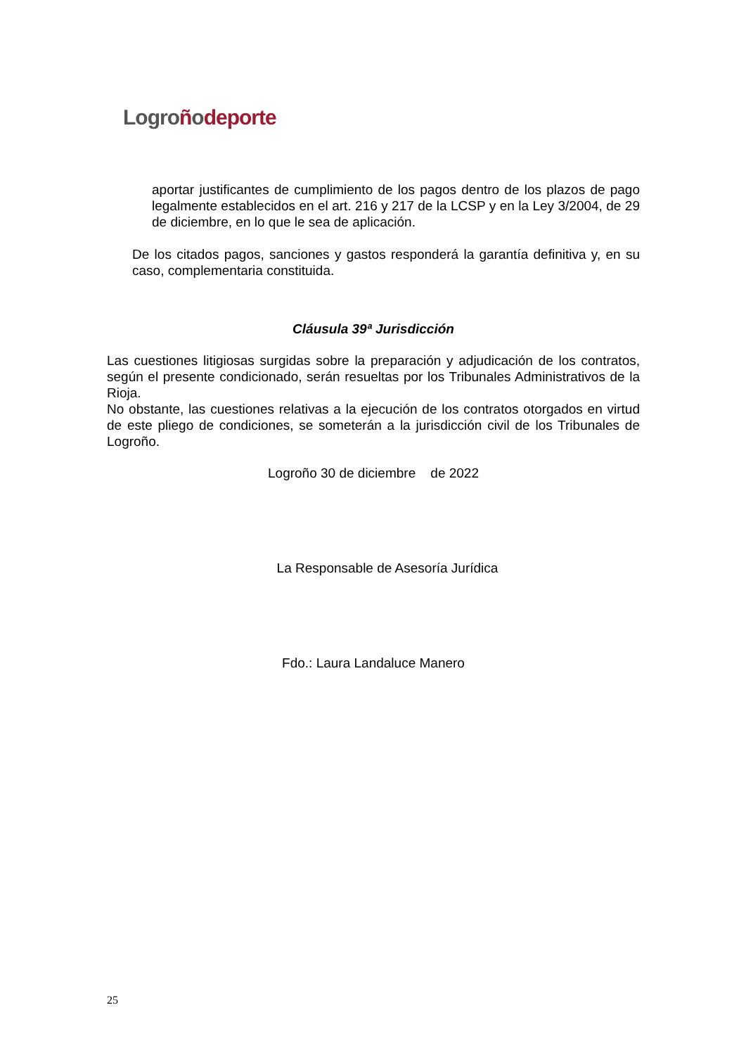Logro ñodeporte
aportar justificantes de cumplimiento de los pagos dentro de los plazos de pago legalmente establecidos en el art. 216 y 217 de la LCSP y en la Ley 3/2004, de 29 de diciembre, en lo que le sea de aplicación.
De los citados pagos, sanciones y gastos responderá la garantía definitiva y, en su caso, complementaria constituida.
Cláusula 39ª Jurisdicción
Las cuestiones litigiosas surgidas sobre la preparación y adjudicación de los contratos, según el presente condicionado, serán resueltas por los Tribunales Administrativos de la Rioja.
No obstante, las cuestiones relativas a la ejecución de los contratos otorgados en virtud de este pliego de condiciones, se someterán a la jurisdicción civil de los Tribunales de Logroño.
Logroño 30 de diciembre de 2022
La Responsable de Asesoría Jurídica
Fdo.: Laura Landaluce Manero
25